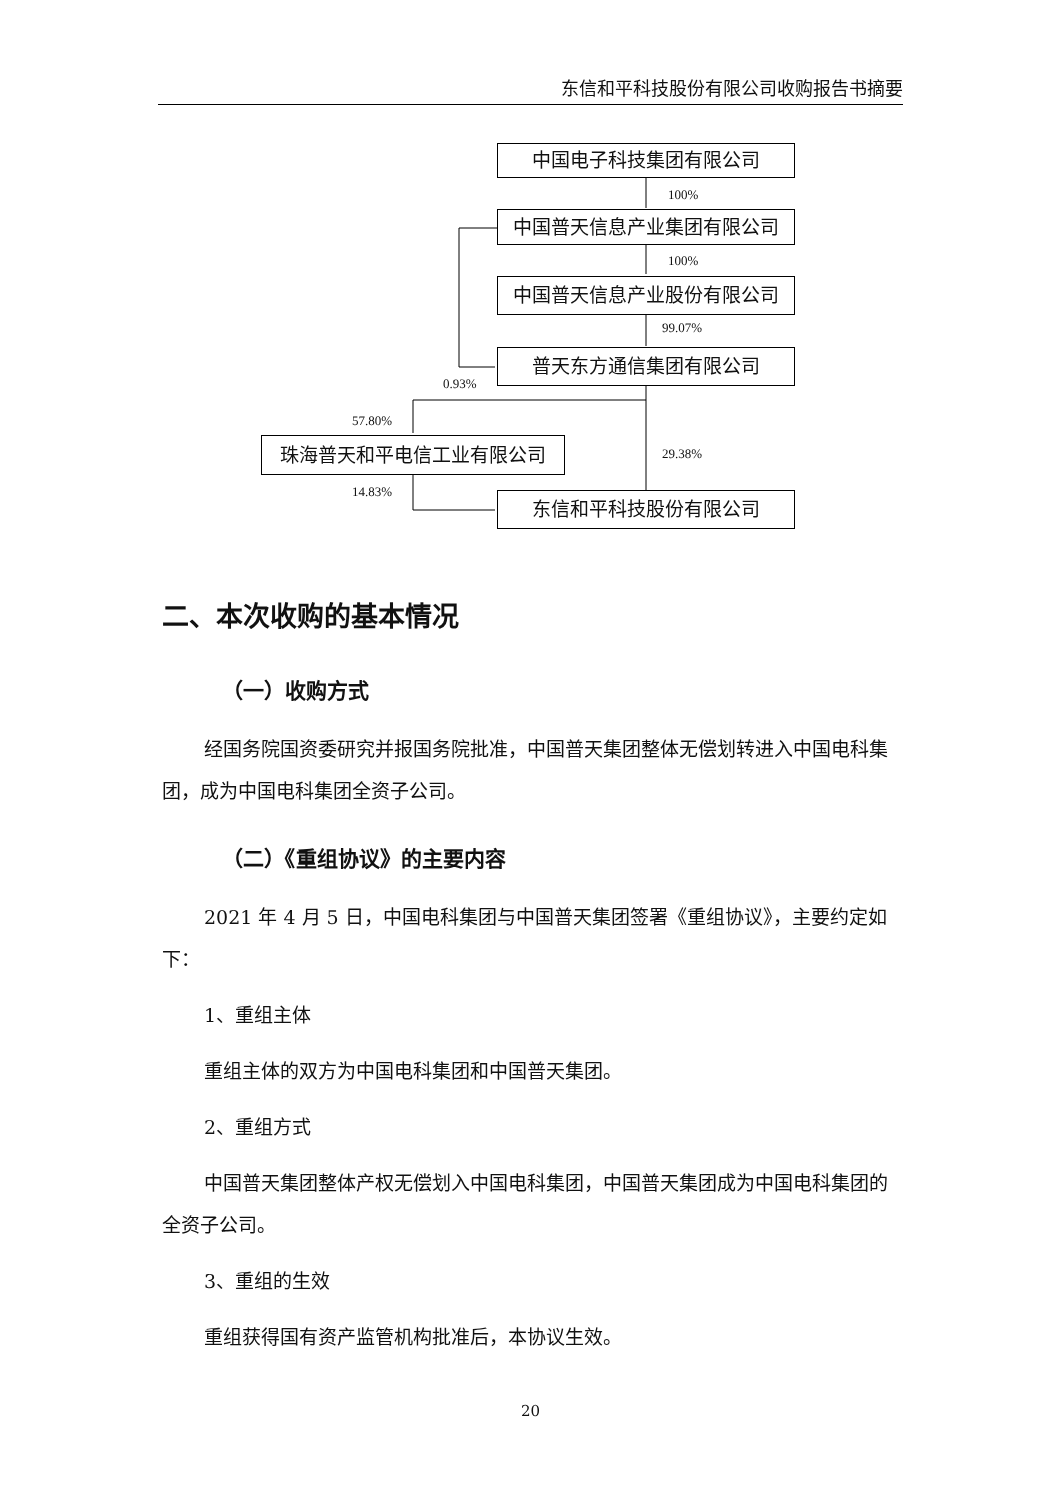东信和平科技股份有限公司收购报告书摘要
中国电子科技集团有限公司
100%
中国普天信息产业集团有限公司
100%
中国普天信息产业股份有限公司
99.07%
普天东方通信集团有限公司
0.93%
57.80%
珠海普天和平电信工业有限公司 29.38%
14.83% 东信和平科技股份有限公司
二、本次收购的基本情况
（一）收购方式
经国务院国资委研究并报国务院批准，中国普天集团整体无偿划转进入中国电科集团，成为中国电科集团全资子公司。
（二）《重组协议》的主要内容
2021 年 4 月 5 日，中国电科集团与中国普天集团签署《重组协议》，主要约定如下：
1、重组主体
重组主体的双方为中国电科集团和中国普天集团。
2、重组方式
中国普天集团整体产权无偿划入中国电科集团，中国普天集团成为中国电科集团的全资子公司。
3、重组的生效
重组获得国有资产监管机构批准后，本协议生效。
20